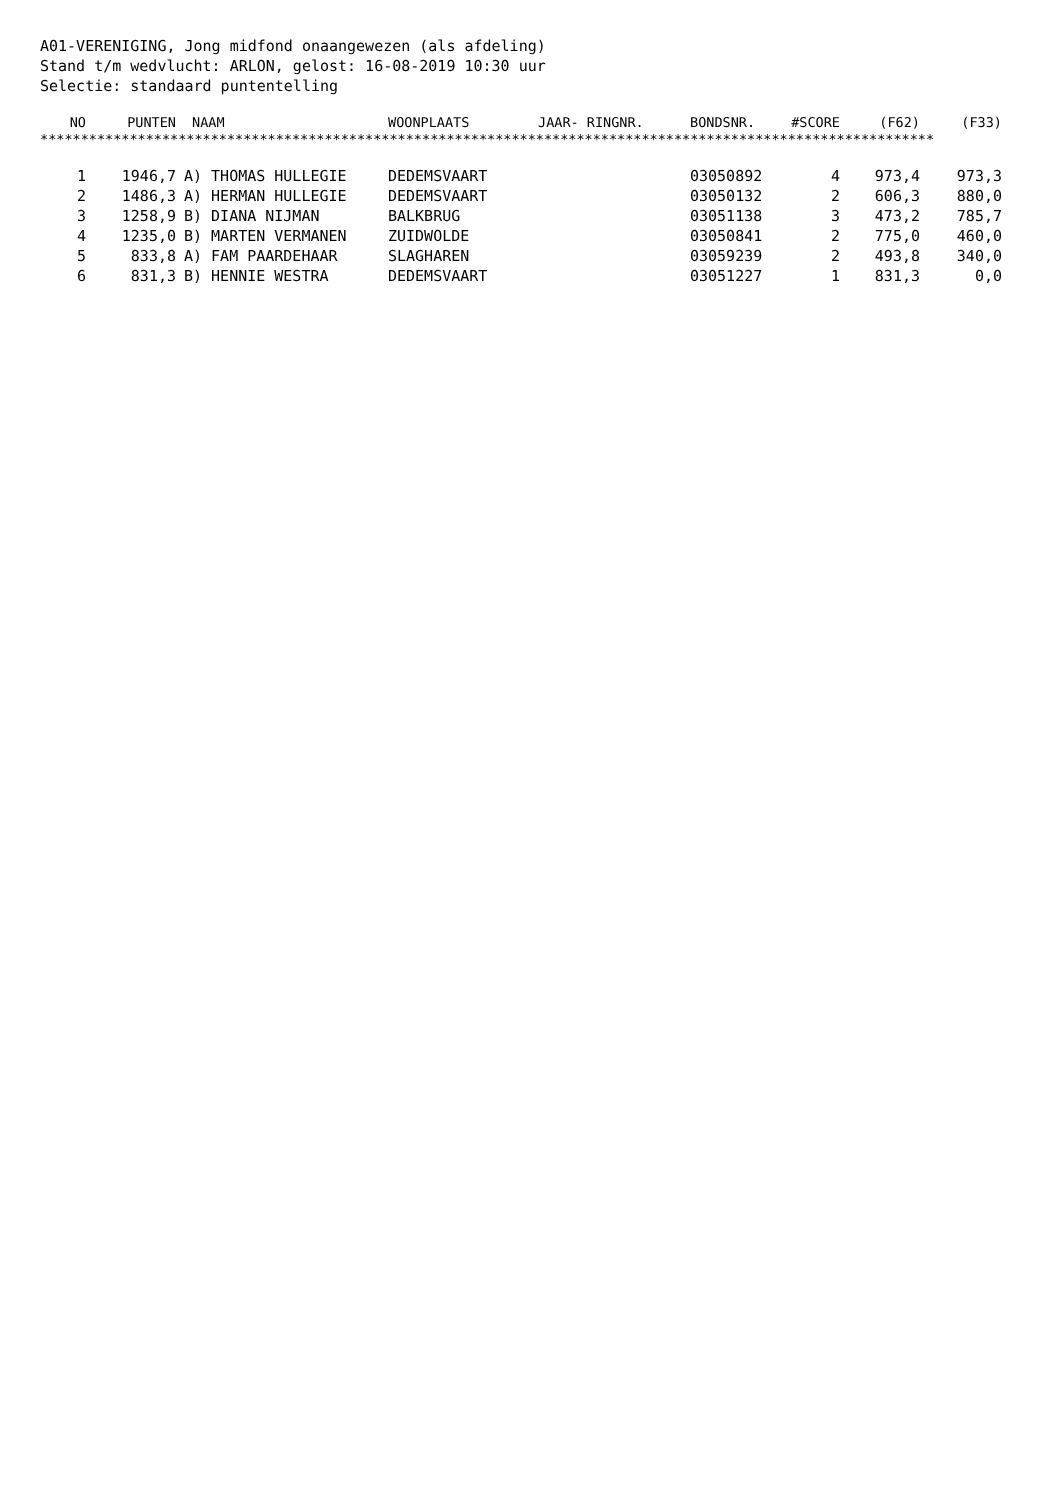A01-VERENIGING, Jong midfond onaangewezen (als afdeling)
Stand t/m wedvlucht: ARLON, gelost: 16-08-2019 10:30 uur
Selectie: standaard puntentelling
| NO | PUNTEN | NAAM | WOONPLAATS | JAAR- RINGNR. | BONDSNR. | #SCORE | (F62) | (F33) |
| --- | --- | --- | --- | --- | --- | --- | --- | --- |
| ************************************************************************************************************** | | | | | | | | |
| 1 | 1946,7 | A) THOMAS HULLEGIE | DEDEMSVAART | | 03050892 | 4 | 973,4 | 973,3 |
| 2 | 1486,3 | A) HERMAN HULLEGIE | DEDEMSVAART | | 03050132 | 2 | 606,3 | 880,0 |
| 3 | 1258,9 | B) DIANA NIJMAN | BALKBRUG | | 03051138 | 3 | 473,2 | 785,7 |
| 4 | 1235,0 | B) MARTEN VERMANEN | ZUIDWOLDE | | 03050841 | 2 | 775,0 | 460,0 |
| 5 | 833,8 | A) FAM PAARDEHAAR | SLAGHAREN | | 03059239 | 2 | 493,8 | 340,0 |
| 6 | 831,3 | B) HENNIE WESTRA | DEDEMSVAART | | 03051227 | 1 | 831,3 | 0,0 |